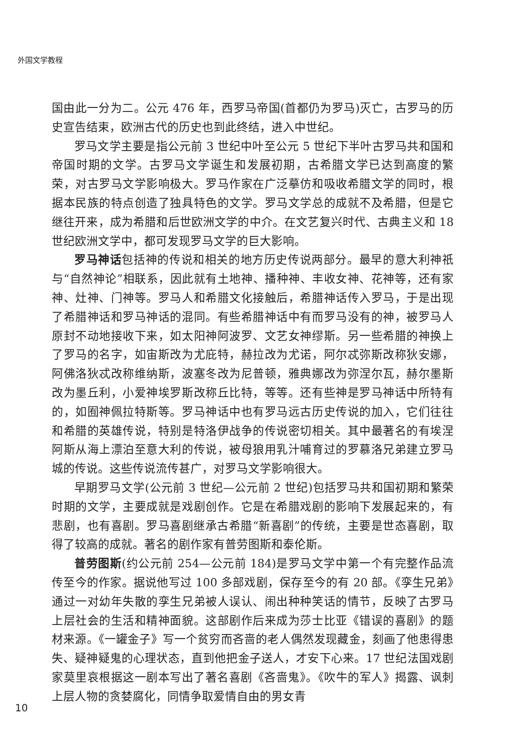外国文学教程
国由此一分为二。公元 476 年，西罗马帝国(首都仍为罗马)灭亡，古罗马的历史宣告结束，欧洲古代的历史也到此终结，进入中世纪。
罗马文学主要是指公元前 3 世纪中叶至公元 5 世纪下半叶古罗马共和国和帝国时期的文学。古罗马文学诞生和发展初期，古希腊文学已达到高度的繁荣，对古罗马文学影响极大。罗马作家在广泛摹仿和吸收希腊文学的同时，根据本民族的特点创造了独具特色的文学。罗马文学总的成就不及希腊，但是它继往开来，成为希腊和后世欧洲文学的中介。在文艺复兴时代、古典主义和 18 世纪欧洲文学中，都可发现罗马文学的巨大影响。
罗马神话包括神的传说和相关的地方历史传说两部分。最早的意大利神祇与“自然神论”相联系，因此就有土地神、播种神、丰收女神、花神等，还有家神、灶神、门神等。罗马人和希腊文化接触后，希腊神话传入罗马，于是出现了希腊神话和罗马神话的混同。有些希腊神话中有而罗马没有的神，被罗马人原封不动地接收下来，如太阳神阿波罗、文艺女神缪斯。另一些希腊的神换上了罗马的名字，如宙斯改为尤庇特，赫拉改为尤诺，阿尔忒弥斯改称狄安娜，阿佛洛狄忒改称维纳斯，波塞冬改为尼普顿，雅典娜改为弥涅尔瓦，赫尔墨斯改为墨丘利，小爱神埃罗斯改称丘比特，等等。还有些神是罗马神话中所特有的，如囿神佩拉特斯等。罗马神话中也有罗马远古历史传说的加入，它们往往和希腊的英雄传说，特别是特洛伊战争的传说密切相关。其中最著名的有埃涅阿斯从海上漂泊至意大利的传说，被母狼用乳汁哺育过的罗慕洛兄弟建立罗马城的传说。这些传说流传甚广，对罗马文学影响很大。
早期罗马文学(公元前 3 世纪—公元前 2 世纪)包括罗马共和国初期和繁荣时期的文学，主要成就是戏剧创作。它是在希腊戏剧的影响下发展起来的，有悲剧，也有喜剧。罗马喜剧继承古希腊“新喜剧”的传统，主要是世态喜剧，取得了较高的成就。著名的剧作家有普劳图斯和泰伦斯。
普劳图斯(约公元前 254—公元前 184)是罗马文学中第一个有完整作品流传至今的作家。据说他写过 100 多部戏剧，保存至今的有 20 部。《孪生兄弟》通过一对幼年失散的孪生兄弟被人误认、闹出种种笑话的情节，反映了古罗马上层社会的生活和精神面貌。这部剧作后来成为莎士比亚《错误的喜剧》的题材来源。《一罐金子》写一个贫穷而吝啬的老人偶然发现藏金，刻画了他患得患失、疑神疑鬼的心理状态，直到他把金子送人，才安下心来。17 世纪法国戏剧家莫里哀根据这一剧本写出了著名喜剧《吝啬鬼》。《吹牛的军人》揭露、讽刺上层人物的贪婪腐化，同情争取爱情自由的男女青
10